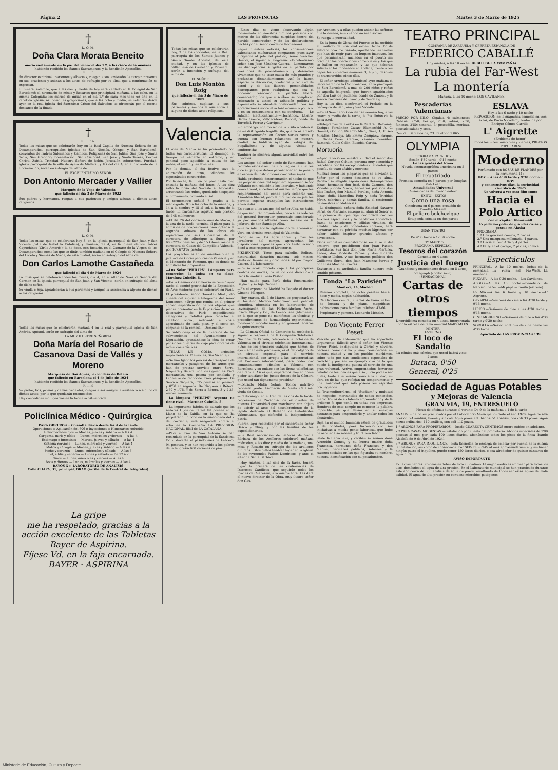Página 2 LAS PROVINCIAS Martes 3 de Marzo de 1925
†
D. O. M.
Doña Clara Morata Beneito
murió santamente en la paz del Señor el día 1.º, a las cinco de la mañana
habiendo recibido los Santos Sacramentos y la Bendición Apostólica
R. I. P.
Su director espiritual, parientes y albaceas, ruegan a sus amistades la tengan presente en sus oraciones y asistan a los actos de sufragio por su alma que a continuación se expresan.
El funeral solemne, que a las diez y media de hoy será cantado en la Colegial de San Bartolomé; el novenario de misas y Rosarios que principiará mañana, a las ocho, en la misma Colegiata; los diarios de misas en el día 1.º de cada mes todo un año en la repetida iglesia; así como las gregorianas, que a las ocho y media, se celebran desde ayer en la real iglesia del Santísimo Cristo del Salvador, se ofrecerán por el eterno descanso de la finada.
†
R. I. P. A.
Todas las misas que se celebrarán hoy en la Real Capilla de Nuestra Señora de los Desamparados, parroquiales iglesias de San Nicolás, Obispo, y San Bartolomé, conventos de Padres Salesianos y Camilos, Religiosas de San Julián, San José y Santa Tecla, San Gregorio, Presentación, San Cristóbal, San José y Santa Teresa, Corpus Christi, Zaidía, Trinidad, Nuestra Señora de Belén, Jerusalén, Adoratrices, Puridad, iglesia parroquial de la villa de Ayelo de Malferit, y las del día 4, en el convento de la Encarnación, serán en sufragio del alma de
EL EXCELENTISIMO SEÑOR
Don Antonio Mercader y Vallier
Marqués de la Vega de Valencia
que falleció el día 3 de Marzo de 1922
Sus padres y hermanos, ruegan a sus parientes y amigos asistan a dichos actos religiosos.
†
D. O. M.
Todas las misas que se celebrarán hoy 3, en la iglesia parroquial de San Juan y San Vicente (calle de Isabel la Católica), y mañana, día 4, en la iglesia de los Padres Capuchinos (Cirilo Amorós); la de doce, con Rosario, en el Camarín de la Virgen de los Desamparados; como las que se dirán también mañana en el Colegio de Nuestra Señora del Loreto y Siervas de María, de esta ciudad, serán en sufragio del alma de
Don Carlos Lamothe Castañeda
que falleció el día 4 de Marzo de 1924
La misa que se celebrará todos los meses, día 4, en el altar de Nuestra Señora del Carmen en la iglesia parroquial de San Juan y San Vicente, serán en sufragio del alma de dicho señor.
Su viuda e hija, agradecerán a sus parientes y amigos la asistencia a alguno de dichos actos religiosos.
†
Todas las misas que se celebrarán mañana 4 en la real y parroquial iglesia de San Andrés, Apóstol, serán en sufragio del alma de
LA MUY ILUSTRE SEÑORITA
Doña María del Rosario de Casanova Dasí de Vallés y Moreno
Marquesa de Dos Aguas, vizcondesa de Bétera
que falleció en Barcelona el 4 de Julio de 1924
habiendo recibido los Santos Sacramentos y la Bendición Apostólica
R. I. P.
Su padre, tíos, primos y demás parientes, ruegan a sus amigos la asistencia a alguno de dichos actos, por lo que quedarán reconocidos.
Hay concedidas indulgencias en la forma acostumbrada.
Policlínica Médico - Quirúrgica
PARA OBREROS :: Consulta diaria desde las 4 de la tarde
Operaciones :: Aplicación del 606 e inyecciones :: Honorarios reducido
Enfermedades ojos — Martes, jueves y sábado — A las 4
Garganta, nariz y oídos — Lunes, miércoles y viernes — A las 4
Estómago e intestinos — Martes, jueves y sábado — A las 4
Sistema nervioso — Lunes, miércoles y viernes — A las 4
Matriz y Cirugía — Martes, jueves y sábado — A las 4
Pecho y corazón — Lunes, miércoles y sábado — A las 5
Piel, sífilis y venéreo — Lunes y sábado — De 12 a 2
Niños — Lunes, miércoles y viernes — A las 4
Boca y dientes — Lunes, miércoles y viernes — A las 4
RAYOS X :: LABORATORIO DE ANALISIS
Calle CHAPA, 31, principal, GRAO (arriba de la Central de Telégrafos)
La gripe
me ha respetado, gracias a la acción excelente de las Tabletas Bayer de Aspirina.
Fíjese Vd. en la faja encarnada.
BAYER · ASPIRINA
†
Todas las misas que se celebrarán hoy, 3 de los corrientes, en la Real parroquia de los Santos Juanes y Santo Tomás Apóstol, de esta ciudad, y en las iglesias de Villanueva de Castellón y Picasent, serán a intención y sufragio del alma de
EL SEÑOR
Don Luis Montón Roig
que falleció el día 3 de Marzo de 1889
Sus sobrinos, suplican a sus parientes y amigos la asistencia a alguno de dichos actos religiosos.
Valencia
El mes de Marzo se ha presentado con todas sus características. El domingo, el tiempo fué variable en extremo, y en general poco apacible, a causa de las nubes, el viento y las lloviznas.
Por lo demás, el día festivo tuvo la animación de otros, viéndose los espectáculos concurridos.
Por la noche, la lluvia no paró hasta bien entrada la mañana del lunes. A las diez saltó la brisa del Sureste al Noroeste, arrastrando las nubes, quedando despejado el firmamento, brillando el sol.
El termómetro señaló 7 grados a la madrugada, 8'6 a las ocho de la mañana, y 14 a la sombra y 15 al sol, a la una de la tarde. El barómetro registró una presión de 748 milímetros.
—El día 26 del corriente mes de Marzo, a la una de la tarde, termina el plazo para la admisión de proposiciones para optar a la segunda subasta de las obras de reparación de seis kilómetros de la carretera de Alberique a Sueca por 60.922'47 pesetas, y de 15 kilómetros de la carretera de Casas del Campillo a Valencia, por 167.673'62 pesetas.
Los proyectos están de manifiesto en la jefatura de Obras públicas de Valencia y en el Ministerio de Fomento, que es donde se admitirán las propuestas.
—Luz Solar "PHILIPS". Lámparas para comercios, la única en su clase. Martínez Cubells, 8.
—En la Cámara de Comercio se reunió ayer tarde el comité provincial de la Exposición de Arte moderno que se celebrará en París.
El presidente, señor González Martí, dió cuenta del siguiente telegrama del señor Domenech: «Urge que remita en el primer correo especificación de los objetos que piensa presentar en la Exposición de Artes decorativas de París, especificando categorías y detalles para redactar el catálogo oficial, indicando el coste aproximado de cada pieza y el coste en conjunto de la remesa.—Domenech.»
Se habló después de la inversión de las subvenciones del Ayuntamiento y Diputación, apuntándose la idea de crear pensiones o letras de viaje para obreros de industrias artísticas.
—TELAS DE GOMA, artículos impermeables. Clausolles, San Vicente, 6.
—Se han fijado los precios de transporte de mercancías y pasajeros de los autos que han de prestar servicio entre Serra, Náquera y Bétera. Son los siguientes: Para mercancías, una peseta por tonelada y kilómetro de recorrido. Para pasajeros: De Serra a Náquera, 0'75 pesetas en primera y 0'50 en segunda. De Náquera a Bétera, 2'50 y 1'75. Y de Serra a Bétera, 3 y 2'25, respectivamente.
—La lámpara "PHILIPS" Argenta no tiene rival.—Martínez Cubells, 8.
—La importante fábrica de calzado que los señores Hijos de Rafael Gil poseen en el Llano de la Zaidía, en la que se ha perpetrado un robo en la madrugada del 2 del corriente, está asegurada contra el robo en la Compañía LA PREVISION NACIONAL, filial de LA CATALANA.
—Para el Pan de San Antonio se han recaudado en la parroquial de la Santísima Cruz, durante el pasado mes de Febrero, 94 pesetas, y se han repartido a los pobres de la feligresía 600 raciones de pan.
—Estos días se viene observando algún movimiento en nuestros círculos políticos con motivo de las diferencias surgidas dentro del partido conservador, y de las declaraciones hechas por el señor conde de Romanones.
Según nuestras noticias, los conservadores valencianos muéstranse compactos, pues ayer dirigieron al jefe del partido, señor Sánchez Guerra, el siguiente telegrama: «Excelentísimo señor don José Sánchez Guerra.—Lamentamos las discrepancias surgidas en el partido por cuestiones de procedimiento, y deseamos vivamente que no sean causa de más grandes y profundos distanciamientos. Así lo hacen esperar la discreción, prudencia y rectitud de usted y de las ilustres personalidades discrepantes; pero cualquiera que sea el porvenir reservado al partido liberal conservador, los que suscriben se complacen reiterando a usted su adhesión política y expresando su absoluta conformidad con sus apreciaciones sobre el actual momento político, y en su consecuencia con su conducta. — Le saludan afectuosamente.—Hernández Lázaro, Gadea Orozco, Valldecabres, Burriel, conde de Torrefiel, Ferraz y Garrigós.»
Sin embargo, con motivo de la visita a Valencia de un distinguido bugallalista, que ha ostentado la representación en Cortes varias veces y cuenta con buenas relaciones en nuestra ciudad, se hablaba ayer de trabajos del bugallalismo y de algunas visitas y conferencias.
También se observa alguna actividad entre los liberales.
Los amigos del señor conde de Romanones han recibido estos días una circular, en la cual les dice su jefe que deben permanecer en su puesto en espera de instrucciones concretas suyas.
Había producido desorientación el hecho de que las proposiciones del ingeniero agrónomo señor Vellando con relación a los liberales, y hablando como liberal, sucediera al mismo tiempo que los requerimientos del conde para celebrar una Asamblea liberal; pero la circular de su jefe les permite esperar tranquilos las instrucciones anunciadas.
En cuanto a los amigos del señor Alba, se habla de que seguirán organizados, pero a las órdenes del general Berenguer, personaje considerado ya por muchos albistas como sucesor en la jefatura de don Santiago Alba.
—Se ha solicitado la legitimación de terrenos en Vera, en término municipal de Valencia.
Como se ve, los agricultores, y más los jornaleros del campo, aprovechan las disposiciones vigentes que con tanto acierto dictó a este respecto el Directorio.
PIKMENTINE.—Tinte para cabello. Belleza, naturalidad, duración máxima, seis meses. Venta en farmacias y droguerías. Al por mayor: Cuarte, 51, laboratorio.
—En su acostumbrado viaje a los principales centros de modas, ha salido con dirección a París la modista Luisa Pastor.
—Han salido para París doña Encarnación Baylach y su hija Carmen.
—En el expreso de Madrid ha llegado el doctor Gimeno Márquez.
—Hoy martes, día 3 de Marzo, se proyectará en el Instituto Médico Valenciano una película científica, obtenida en los laboratorios de Investigación de las Farbenfabriken Vorm. Friedr. Bayer y Co., de Leverkusen (Alemania), en la que se pone de manifiesto las técnicas y procedimientos de farmacología experimental, mostrando inoculaciones y en general técnicas de quimioterapia.
—La Cámara Oficial de Comercio ha recibido la siguiente respuesta de la Compañía Telefónica Nacional de España, referente a la inclusión de Valencia en el circuito telefónico internacional: «Uno de los primeros trabajos que hemos de ejecutar en esta primavera, es el del colgado de un circuito especial para el servicio internacional, con arreglo a las características del Convenio internacional, para poder dar comunicaciones oficiales a Valencia con Barcelona y su enlace con las líneas telefónicas de Francia. Así es que, esperamos muy en breve poder satisfacer los justos deseos de la Cámara que usted tan dignamente preside.»
—Extracto Malta Selma. Tónico nutritivo reconstituyente. Farmacia de Santa Catalina, viuda de Costas.
—El domingo, en el tren de las dos de la tarde, regresaron de Zaragoza los estudiantes de nuestra Universidad que marcharon con objeto de asistir al acto del descubrimiento de la lápida dedicada al Batallón de Estudiantes Valencianos, que defendió la independencia patria.
Fueron aquí recibidos por el catedrático señor Gascó y Oliag, y por las familias de los expedicionarios.
—La Real Asociación de Señoras de Santa Bárbara de los Artilleros celebrará mañana miércoles, a las diez y media de la mañana, una misa y Rosario en sufragio de los artilleros difuntos. Estos cultos tendrán lugar en la iglesia de los reverendos Padres Dominicos, y ante el altar de Santa Bárbara.
—Hoy martes, a las seis de la tarde, tendrá lugar la primera de las conferencias de Intereses Católicos, que seguirán todos los martes de Cuaresma, a la misma hora. Las dará el nuevo director de la Obra, muy ilustre señor don Gas-
par Archent, y a ellas pueden asistir las señoras que lo deseen, aun cuando no sean socias.
Se ruega la puntualidad.
—En la Junta de Obras del Puerto se ha recibido el traslado de una real orden, fecha 17 de Febrero próximo pasado, aprobando las tarifas que han de regir para los buques inactivos, los que permanezcan anclados en el puerto sin practicar las operaciones comerciales y los que se hallen en reparación, y las que deberán satisfacer los fondeados en andana, frente a los depósitos cubiertos números 3, 4 y 5, después de transcurridos cinco días.
—El señor Arzobispo administró ayer mañana el Sacramento de la Confirmación, en la parroquia de San Bartolomé, a más de 200 niños y niñas de aquella feligresía, que fueron apadrinados por don Luis de Jáudenes, conde de Zanoni, y la señora baronesa de Llaurí y de Terrateig.
Hoy, a las diez, confirmará el Prelado en la parroquia de San Juan y San Vicente.
—En el Seminario Conciliar se reunirá hoy, a las cuatro y media de la tarde, la Pía Unión de la Beca Azul.
—Telegramas detenidos en la Central: Relonina; Enrique Fernández Casas; Blumenfeld A. C. Gumiel; Gonflor; Ricardo Micó, Nave, 1; Eliseo Miralles, Musaja, 56; Emme Company, Parque, 5; Ginés Pérez Cerezo, camino Tránsitos; Ramenla, Calle Colón; Eusebia García.
Mortuoria
—Ayer falleció en nuestra ciudad el señor don Rafael Gerique Cchuet, persona muy conocida y respetada por las excepcionales cualidades que poseía, de trato afable y correcto.
Muchas serán las plegarias que se elevarán al Señor por el eterno descanso de su alma. Reciban su afligida esposa doña Desamparados Idrac, hermanos don José, doña Carmen, don Vicente y doña María, hermanos políticos don Blas Ibáñez, don Manuel Perales, doña Antonia Idrac, doña Marcelina Roig y doña Trinidad Pérez, sobrinos y demás familia, el testimonio de nuestras condolencias.
—La distinguida señora doña Soledad Navarro Serna de Martínez entregó su alma al Señor el día primero del que rige, confortada con los Auxilios espirituales y la bendición apostólica. Dama de excelentes y sólidas virtudes, de amable trato y de bondadoso corazón, hará derramar con su pérdida muchas lágrimas por haber sabido inspirar grandes afectos y devociones.
Estos simpatías demostráronse en el acto del entierro, que presidieron don Juan Pastor, presbítero; sus tíos don José María Martínez Ledón, don Modesto Parras y don Ricardo Martínez Llobet, y sus hermanos políticos don Guillermo Serra, don Juan Martínez Parras y don Elías Martínez Parras.
Enviamos a su atribulada familia nuestro más sentido pésame.
Fonda "La Parisién"
Montera, 14, Madrid
Pensión completa, de ocho pesetas hasta doce y media, según habitación.
Calefacción central, cuartos de baño, salón de lectura y de piano, magníficas habitaciones para familias, teléfono 47-66.
Propietario y gerente, Leonardo Méndez.
Don Vicente Ferrer Peset
Vencido por la enfermedad que ha soportado largamente, falleció ayer el señor don Vicente Ferrer Peset, ex-diputado a Cortes y naviero, persona conocidísima y muy considerada en nuestra ciudad y en los pueblos marítimos, sobre todo por sus condiciones especiales de carácter y por ser un ejemplo vivo de lo que puede la inteligencia puesta al servicio de una gran voluntad. Activo, emprendedor, fervoroso paladín de los ideales que a su juicio podían ser útiles, tanto a sí mismo como a la ciudad, su obra es de las que reflejan un temperamento y una tenacidad que sólo poseen los espíritus privilegiados.
La Trasmediterránea, el "Stadium" y multitud de negocios mercantiles de todos conocidos, fueron frutos de su talento emprendedor y de la ardiente fe que ponía en todas sus empresas. Hombres de este temple no conocen la palabra imposible, ya que llevan en sí energías bastantes para emprenderlo y anular todos los obstáculos.
Deja en el mundo luminosa estela de gratitudes y de bondades, pues favoreció con sus iniciativas a mucha gente laboriosa, que hubo de asociar a su intensa y fructífera labor.
Séale la tierra leve, y reciban su señora doña Asunción Comes, y su buena madre doña Francisca, hermanos doña Francisca y don Manuel, hermanos políticos, sobrinos y la razones sociales en las que figuraba su nombre, nuestra identificación con su pesadumbre.
TEATRO PRINCIPAL
COMPAÑIA DE ZARZUELA Y OPERETA ESPAÑOLA DE
FEDERICO CABALLÉ
Hoy martes, a las 10 noche: DEBUT DE LA COMPAÑIA
La rubia del Far-West
La montería
Mañana, a las 10 noche: LOS GAVILANES.
Pescaderías Valencianas
PRECIO POR KILO: Cigalas, 4; salmonetes Cabañal, 6'50; besugo, 2'50; rubios, 2'30; fanecas, 2'50; teneras, 3; pescadilla, merluza, pescado salado y seco.
Central: Barcelonina, 23. Teléfono 1.065.
OLYMPIA
PROGRAMA PARA HOY
Sesión 4'30 tarde - 9'15 noche
En las gradas del trono
Novela cinematográfica americana en 5 partes
El repatriado
Preciosa comedia en 5 partes, por Douglas Mak Lean
Actualidades Universal
Curiosidades del mundo entero
¡EXITO! ¡EXITO!
Como una rosa
Cinedrama en 6 partes, creación de Dorothy Makaill
El peligro bolchevique
Estupenda cómica en dos partes
GRAN TEATRO
De 4'30 tarde a 12'30 noche
HOY MARTES
PROGRAMA ESPECIAL
Tesoros del corazón
Comedia en 4 actos
Justicia del fuego
Grandioso y emocionante drama en 5 actos, Vitagraph (cordón azul)
¡SENSACIONAL!
Cartas de otros tiempos
Divertidísima comedia en 4 actos, interpretada por la estrella de fama mundial MARY MI ES MINTER
ESTRENO
El loco de Sandalio
La cómica más cómica que usted habrá visto :: 2 actos
Butaca, 0'50
General, 0'25
ESLAVA
Hoy, a las 6 tarde y 10 noche
REPOSICION de la magnífica comedia en tres actos, de Dario Nicodemi, traducida por Enrique Gómez Carrillo,
L' Aigrette
(Emblema de honor)
Todos los lunes, miércoles y viernes, PRECIOS POPULARES
Moderno
Perfumado con ROSAS DE FLANDES por la Perfumería 113
HOY :: A las 4'30 tarde y 9'30 noche :: HOY
y consecutivos días, la curiosidad científica de 1925
No volverá a ver otra film como
Hacia el Polo Artico
con el capitán Klemsmidt
Expedición polar de grandes cazas y pescas en Alaska
PROGRAMA:
1.º Una graciosa cómica, 2 partes.
2.º Una marquesa millonaria, 4 partes.
3.º Hacia el Polo Artico, 4 partes.
4.º Fatty en el garage, 2 partes, cómica.
Espectáculos
PRINCIPAL.—A las 10 noche.—Debut de la compañía.—La rubia del Far-West.—La montería.
RUZAFA.—A las 9'30 noche.—Los Gavilanes.
APOLO.—A las 10 noche.—Beneficio de Narciso Ibáñez.—Mi papá.—Ranita (estreno).
ESLAVA.—A las 6 tarde y 10 noche.—L' Aigrette.
OLYMPIA.—Sesiones de cine a las 4'30 tarde y 9'15 noche.
LIRICO.—Sesiones de cine a las 4'30 tarde y 9'15 noche.
CINE MODERNO.—Sesiones de cine a las 4'30 tarde y 9'30 noche.
SOROLLA.—Sesión continua de cine desde las 4'30 tarde.
Apartado de LAS PROVINCIAS 139
Sociedad de Aguas Potables
y Mejoras de Valencia
GRAN VIA, 19, ENTRESUELO
Horas de oficinas durante el verano: De 9 de la mañana a 1 de la tarde
ANALISIS de pozos practicados por el Laboratorio Municipal durante el año 1920: Agua de alta presión: 24 análisis, buena y sin coli. Agua pozos entubados: 51 análisis, con coli 33 pozos. Agua pozos ordinarios: 110 análisis, con coli 110 pozos.
1.º ABONOS PARA PROPIETARIOS.—Desde CUARENTA CENTIMOS metro cúbico en adelante.
2.º PARA CASAS MODESTAS.—Instalación por cuenta del propietario. Abonos especiales de 1'80 pesetas al mes por cada 100 litros diarios, abonándose todos los pisos de la finca (bando Alcaldía de 9 de Abril de 1924).
3.º ABONOS PARA INQUILINOS.—Esta Sociedad se encarga de colocar por cuenta de la misma la instalación, así como de conservarla. Por SEIS PESETAS al mes aproximadamente, y sin hacer ningún gasto el inquilino, puede tener 150 litros diarios, o sea alrededor de quince cántaros de agua pura.
AVISO IMPORTANTE
Evitar las fiebres tifoideas es deber de todo ciudadano. El mejor medio es emplear para todos los usos domésticos el agua de alta presión. En el Laboratorio municipal se han practicado durante este año cerca de 800 análisis de agua de pozos, resultando de todos ser estas aguas de mala calidad. El agua de alta presión no contiene microbios patógenos.
Ministerio de Educación, Cultura y Deporte